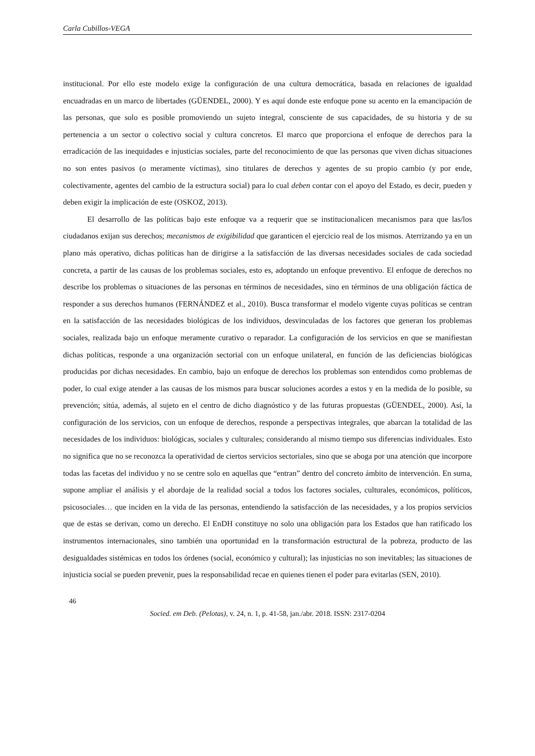Carla Cubillos-VEGA
institucional. Por ello este modelo exige la configuración de una cultura democrática, basada en relaciones de igualdad encuadradas en un marco de libertades (GÜENDEL, 2000). Y es aquí donde este enfoque pone su acento en la emancipación de las personas, que solo es posible promoviendo un sujeto integral, consciente de sus capacidades, de su historia y de su pertenencia a un sector o colectivo social y cultura concretos. El marco que proporciona el enfoque de derechos para la erradicación de las inequidades e injusticias sociales, parte del reconocimiento de que las personas que viven dichas situaciones no son entes pasivos (o meramente víctimas), sino titulares de derechos y agentes de su propio cambio (y por ende, colectivamente, agentes del cambio de la estructura social) para lo cual deben contar con el apoyo del Estado, es decir, pueden y deben exigir la implicación de este (OSKOZ, 2013).
El desarrollo de las políticas bajo este enfoque va a requerir que se institucionalicen mecanismos para que las/los ciudadanos exijan sus derechos; mecanismos de exigibilidad que garanticen el ejercicio real de los mismos. Aterrizando ya en un plano más operativo, dichas políticas han de dirigirse a la satisfacción de las diversas necesidades sociales de cada sociedad concreta, a partir de las causas de los problemas sociales, esto es, adoptando un enfoque preventivo. El enfoque de derechos no describe los problemas o situaciones de las personas en términos de necesidades, sino en términos de una obligación fáctica de responder a sus derechos humanos (FERNÁNDEZ et al., 2010). Busca transformar el modelo vigente cuyas políticas se centran en la satisfacción de las necesidades biológicas de los individuos, desvinculadas de los factores que generan los problemas sociales, realizada bajo un enfoque meramente curativo o reparador. La configuración de los servicios en que se manifiestan dichas políticas, responde a una organización sectorial con un enfoque unilateral, en función de las deficiencias biológicas producidas por dichas necesidades. En cambio, bajo un enfoque de derechos los problemas son entendidos como problemas de poder, lo cual exige atender a las causas de los mismos para buscar soluciones acordes a estos y en la medida de lo posible, su prevención; sitúa, además, al sujeto en el centro de dicho diagnóstico y de las futuras propuestas (GÜENDEL, 2000). Así, la configuración de los servicios, con un enfoque de derechos, responde a perspectivas integrales, que abarcan la totalidad de las necesidades de los individuos: biológicas, sociales y culturales; considerando al mismo tiempo sus diferencias individuales. Esto no significa que no se reconozca la operatividad de ciertos servicios sectoriales, sino que se aboga por una atención que incorpore todas las facetas del individuo y no se centre solo en aquellas que “entran” dentro del concreto ámbito de intervención. En suma, supone ampliar el análisis y el abordaje de la realidad social a todos los factores sociales, culturales, económicos, políticos, psicosociales… que inciden en la vida de las personas, entendiendo la satisfacción de las necesidades, y a los propios servicios que de estas se derivan, como un derecho. El EnDH constituye no solo una obligación para los Estados que han ratificado los instrumentos internacionales, sino también una oportunidad en la transformación estructural de la pobreza, producto de las desigualdades sistémicas en todos los órdenes (social, económico y cultural); las injusticias no son inevitables; las situaciones de injusticia social se pueden prevenir, pues la responsabilidad recae en quienes tienen el poder para evitarlas (SEN, 2010).
46
Socied. em Deb. (Pelotas), v. 24, n. 1, p. 41-58, jan./abr. 2018. ISSN: 2317-0204